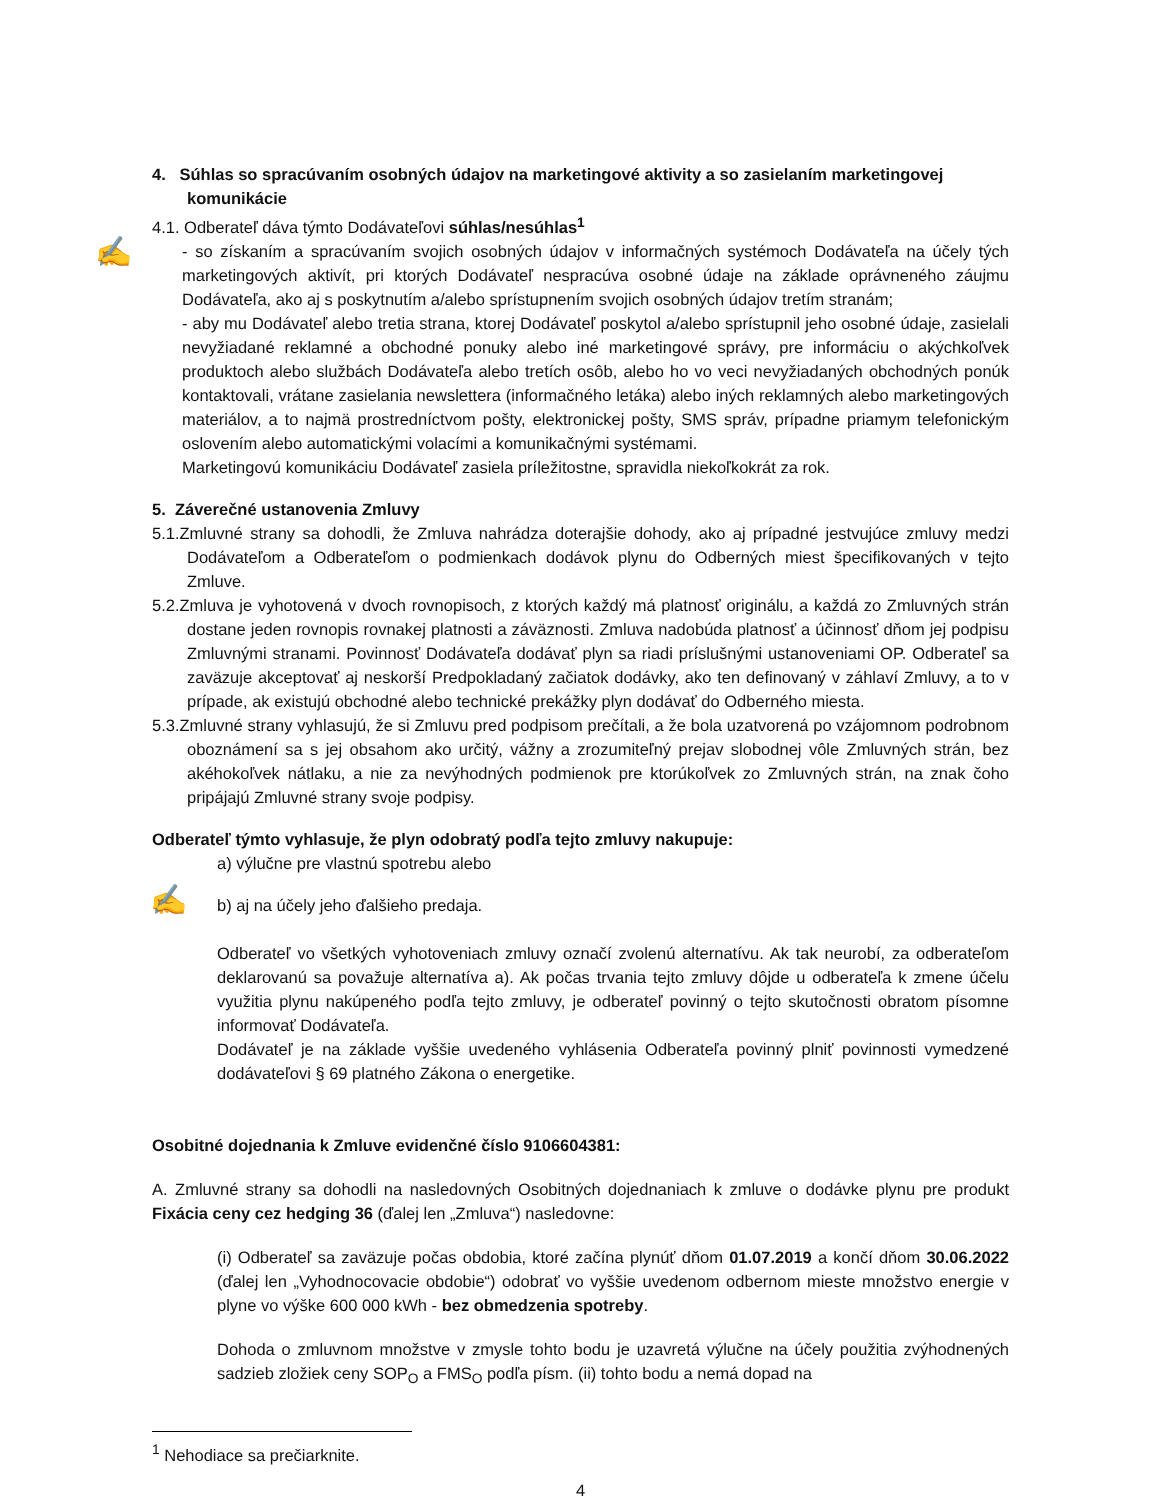✍
✍
4. Súhlas so spracúvaním osobných údajov na marketingové aktivity a so zasielaním marketingovej komunikácie
4.1. Odberateľ dáva týmto Dodávateľovi súhlas/nesúhlas<sup>1</sup>
- so získaním a spracúvaním svojich osobných údajov v informačných systémoch Dodávateľa na účely tých marketingových aktivít, pri ktorých Dodávateľ nespracúva osobné údaje na základe oprávneného záujmu Dodávateľa, ako aj s poskytnutím a/alebo sprístupnením svojich osobných údajov tretím stranám;
- aby mu Dodávateľ alebo tretia strana, ktorej Dodávateľ poskytol a/alebo sprístupnil jeho osobné údaje, zasielali nevyžiadané reklamné a obchodné ponuky alebo iné marketingové správy, pre informáciu o akýchkoľvek produktoch alebo službách Dodávateľa alebo tretích osôb, alebo ho vo veci nevyžiadaných obchodných ponúk kontaktovali, vrátane zasielania newslettera (informačného letáka) alebo iných reklamných alebo marketingových materiálov, a to najmä prostredníctvom pošty, elektronickej pošty, SMS správ, prípadne priamym telefonickým oslovením alebo automatickými volacími a komunikačnými systémami.
Marketingovú komunikáciu Dodávateľ zasiela príležitostne, spravidla niekoľkokrát za rok.
5. Záverečné ustanovenia Zmluvy
5.1.Zmluvné strany sa dohodli, že Zmluva nahrádza doterajšie dohody, ako aj prípadné jestvujúce zmluvy medzi Dodávateľom a Odberateľom o podmienkach dodávok plynu do Odberných miest špecifikovaných v tejto Zmluve.
5.2.Zmluva je vyhotovená v dvoch rovnopisoch, z ktorých každý má platnosť originálu, a každá zo Zmluvných strán dostane jeden rovnopis rovnakej platnosti a záväznosti. Zmluva nadobúda platnosť a účinnosť dňom jej podpisu Zmluvnými stranami. Povinnosť Dodávateľa dodávať plyn sa riadi príslušnými ustanoveniami OP. Odberateľ sa zaväzuje akceptovať aj neskorší Predpokladaný začiatok dodávky, ako ten definovaný v záhlaví Zmluvy, a to v prípade, ak existujú obchodné alebo technické prekážky plyn dodávať do Odberného miesta.
5.3.Zmluvné strany vyhlasujú, že si Zmluvu pred podpisom prečítali, a že bola uzatvorená po vzájomnom podrobnom oboznámení sa s jej obsahom ako určitý, vážny a zrozumiteľný prejav slobodnej vôle Zmluvných strán, bez akéhokoľvek nátlaku, a nie za nevýhodných podmienok pre ktorúkoľvek zo Zmluvných strán, na znak čoho pripájajú Zmluvné strany svoje podpisy.
Odberateľ týmto vyhlasuje, že plyn odobratý podľa tejto zmluvy nakupuje:
a) výlučne pre vlastnú spotrebu alebo
b) aj na účely jeho ďalšieho predaja.
Odberateľ vo všetkých vyhotoveniach zmluvy označí zvolenú alternatívu. Ak tak neurobí, za odberateľom deklarovanú sa považuje alternatíva a). Ak počas trvania tejto zmluvy dôjde u odberateľa k zmene účelu využitia plynu nakúpeného podľa tejto zmluvy, je odberateľ povinný o tejto skutočnosti obratom písomne informovať Dodávateľa.
Dodávateľ je na základe vyššie uvedeného vyhlásenia Odberateľa povinný plniť povinnosti vymedzené dodávateľovi § 69 platného Zákona o energetike.
Osobitné dojednania k Zmluve evidenčné číslo 9106604381:
A. Zmluvné strany sa dohodli na nasledovných Osobitných dojednaniach k zmluve o dodávke plynu pre produkt Fixácia ceny cez hedging 36 (ďalej len „Zmluva“) nasledovne:
(i) Odberateľ sa zaväzuje počas obdobia, ktoré začína plynúť dňom 01.07.2019 a končí dňom 30.06.2022 (ďalej len „Vyhodnocovacie obdobie“) odobrať vo vyššie uvedenom odbernom mieste množstvo energie v plyne vo výške 600 000 kWh - bez obmedzenia spotreby.
Dohoda o zmluvnom množstve v zmysle tohto bodu je uzavretá výlučne na účely použitia zvýhodnených sadzieb zložiek ceny SOP<sub>O</sub> a FMS<sub>O</sub> podľa písm. (ii) tohto bodu a nemá dopad na
<sup>1</sup> Nehodiace sa prečiarknite.
4